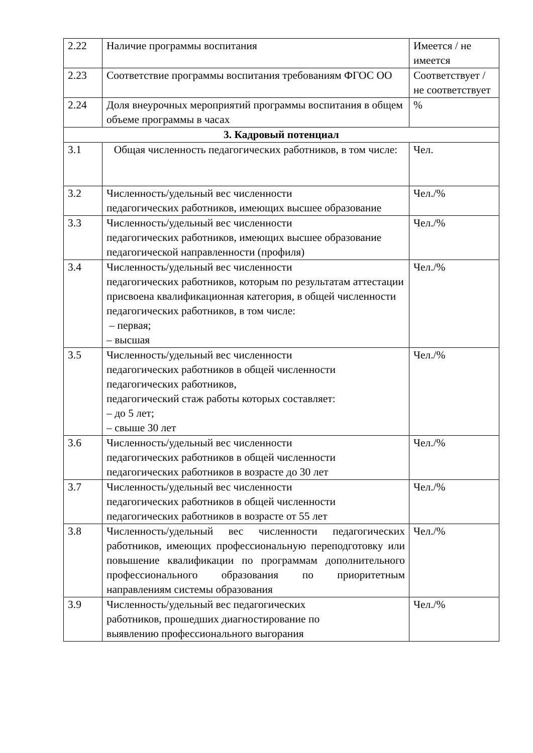| 2.22 | Наличие программы воспитания | Имеется / не имеется |
| 2.23 | Соответствие программы воспитания требованиям ФГОС ОО | Соответствует / не соответствует |
| 2.24 | Доля внеурочных мероприятий программы воспитания в общем объеме программы в часах | % |
| 3. Кадровый потенциал | | |
| 3.1 | Общая численность педагогических работников, в том числе: | Чел. |
| 3.2 | Численность/удельный вес численности педагогических работников, имеющих высшее образование | Чел./% |
| 3.3 | Численность/удельный вес численности педагогических работников, имеющих высшее образование педагогической направленности (профиля) | Чел./% |
| 3.4 | Численность/удельный вес численности педагогических работников, которым по результатам аттестации присвоена квалификационная категория, в общей численности педагогических работников, в том числе: – первая; – высшая | Чел./% |
| 3.5 | Численность/удельный вес численности педагогических работников в общей численности педагогических работников, педагогический стаж работы которых составляет: – до 5 лет; – свыше 30 лет | Чел./% |
| 3.6 | Численность/удельный вес численности педагогических работников в общей численности педагогических работников в возрасте до 30 лет | Чел./% |
| 3.7 | Численность/удельный вес численности педагогических работников в общей численности педагогических работников в возрасте от 55 лет | Чел./% |
| 3.8 | Численность/удельный вес численности педагогических работников, имеющих профессиональную переподготовку или повышение квалификации по программам дополнительного профессионального образования по приоритетным направлениям системы образования | Чел./% |
| 3.9 | Численность/удельный вес педагогических работников, прошедших диагностирование по выявлению профессионального выгорания | Чел./% |